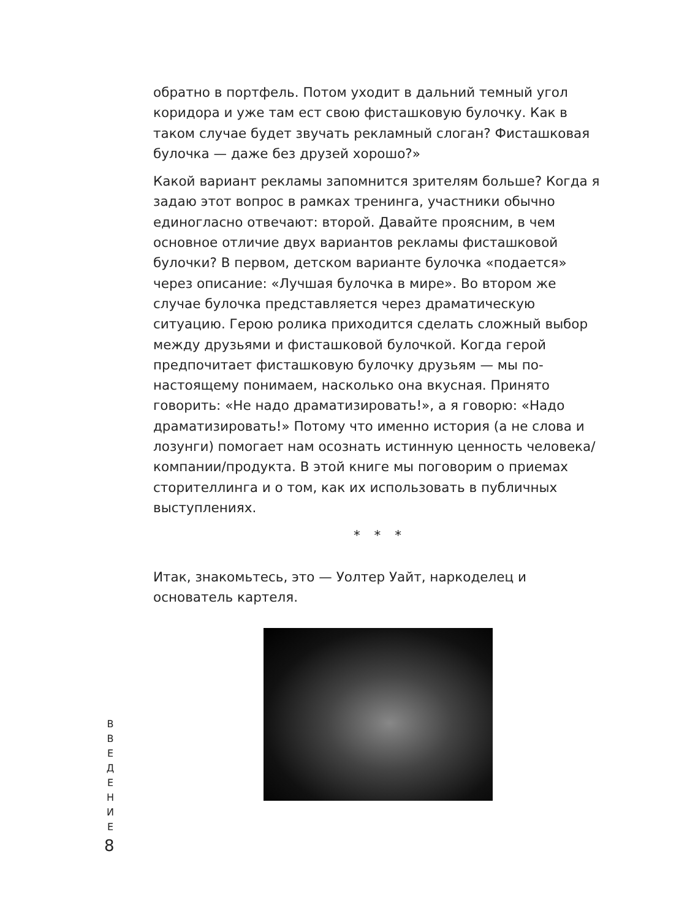обратно в портфель. Потом уходит в дальний темный угол коридора и уже там ест свою фисташковую булочку. Как в таком случае будет звучать рекламный слоган? Фисташковая булочка — даже без друзей хорошо?»
Какой вариант рекламы запомнится зрителям больше? Когда я задаю этот вопрос в рамках тренинга, участники обычно единогласно отвечают: второй. Давайте проясним, в чем основное отличие двух вариантов рекламы фисташковой булочки? В первом, детском варианте булочка «подается» через описание: «Лучшая булочка в мире». Во втором же случае булочка представляется через драматическую ситуацию. Герою ролика приходится сделать сложный выбор между друзьями и фисташковой булочкой. Когда герой предпочитает фисташковую булочку друзьям — мы по-настоящему понимаем, насколько она вкусная. Принято говорить: «Не надо драматизировать!», а я говорю: «Надо драматизировать!» Потому что именно история (а не слова и лозунги) помогает нам осознать истинную ценность человека/компании/продукта. В этой книге мы поговорим о приемах сторителлинга и о том, как их использовать в публичных выступлениях.
* * *
Итак, знакомьтесь, это — Уолтер Уайт, наркоделец и основатель картеля.
В
В
Е
Д
Е
Н
И
Е
8